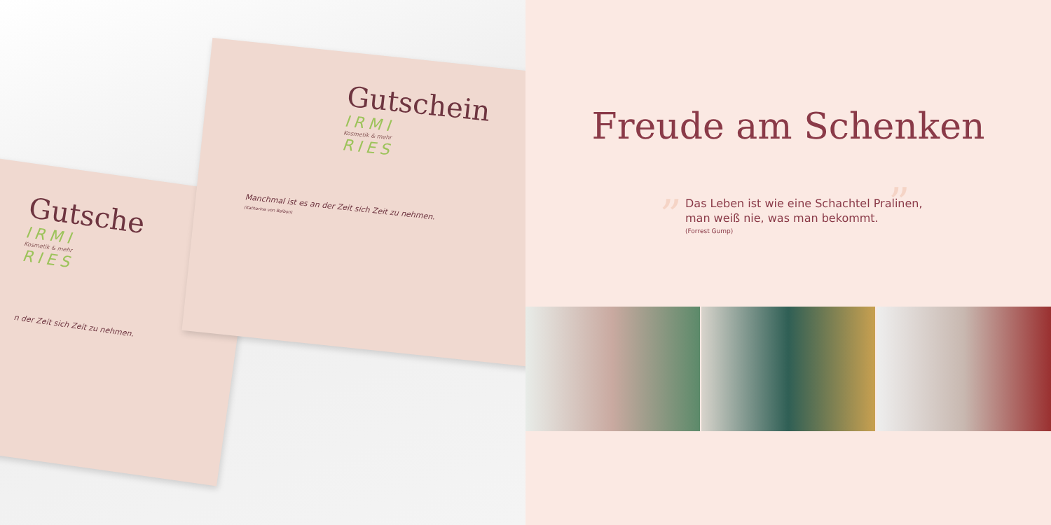Gutsche
IRMI
Kosmetik & mehr
RIES
n der Zeit sich Zeit zu nehmen.
Gutschein
IRMI
Kosmetik & mehr
RIES
Manchmal ist es an der Zeit sich Zeit zu nehmen.
(Katharina von Balbon)
Freude am Schenken
„ Das Leben ist wie eine Schachtel Pralinen,
man weiß nie, was man bekommt.
(Forrest Gump)
”